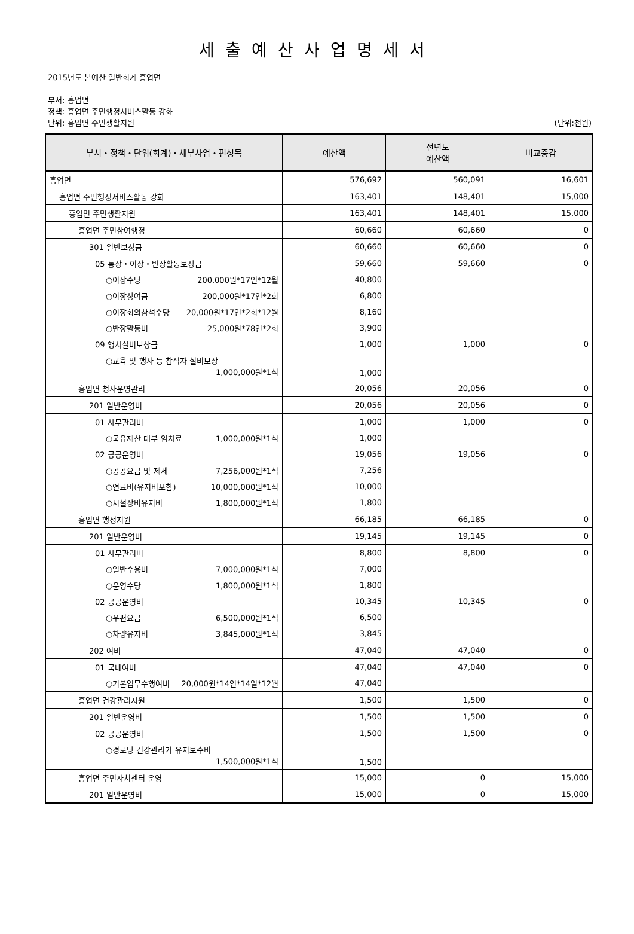세출예산사업명세서
2015년도 본예산 일반회계 흥업면
부서: 흥업면
정책: 흥업면 주민행정서비스활동 강화
단위: 흥업면 주민생활지원 (단위:천원)
| 부서・정책・단위(회계)・세부사업・편성목 | 예산액 | 전년도 예산액 | 비교증감 |
| --- | --- | --- | --- |
| 흥업면 | 576,692 | 560,091 | 16,601 |
| 흥업면 주민행정서비스활동 강화 | 163,401 | 148,401 | 15,000 |
| 흥업면 주민생활지원 | 163,401 | 148,401 | 15,000 |
| 흥업면 주민참여행정 | 60,660 | 60,660 | 0 |
| 301 일반보상금 | 60,660 | 60,660 | 0 |
| 05 통장・이장・반장활동보상금 | 59,660 | 59,660 | 0 |
| ○이장수당 200,000원*17인*12월 | 40,800 | | |
| ○이장상여금 200,000원*17인*2회 | 6,800 | | |
| ○이장회의참석수당 20,000원*17인*2회*12월 | 8,160 | | |
| ○반장활동비 25,000원*78인*2회 | 3,900 | | |
| 09 행사실비보상금 | 1,000 | 1,000 | 0 |
| ○교육 및 행사 등 참석자 실비보상 1,000,000원*1식 | 1,000 | | |
| 흥업면 청사운영관리 | 20,056 | 20,056 | 0 |
| 201 일반운영비 | 20,056 | 20,056 | 0 |
| 01 사무관리비 | 1,000 | 1,000 | 0 |
| ○국유재산 대부 임차료 1,000,000원*1식 | 1,000 | | |
| 02 공공운영비 | 19,056 | 19,056 | 0 |
| ○공공요금 및 제세 7,256,000원*1식 | 7,256 | | |
| ○연료비(유지비포함) 10,000,000원*1식 | 10,000 | | |
| ○시설장비유지비 1,800,000원*1식 | 1,800 | | |
| 흥업면 행정지원 | 66,185 | 66,185 | 0 |
| 201 일반운영비 | 19,145 | 19,145 | 0 |
| 01 사무관리비 | 8,800 | 8,800 | 0 |
| ○일반수용비 7,000,000원*1식 | 7,000 | | |
| ○운영수당 1,800,000원*1식 | 1,800 | | |
| 02 공공운영비 | 10,345 | 10,345 | 0 |
| ○우편요금 6,500,000원*1식 | 6,500 | | |
| ○차량유지비 3,845,000원*1식 | 3,845 | | |
| 202 여비 | 47,040 | 47,040 | 0 |
| 01 국내여비 | 47,040 | 47,040 | 0 |
| ○기본업무수행여비 20,000원*14인*14일*12월 | 47,040 | | |
| 흥업면 건강관리지원 | 1,500 | 1,500 | 0 |
| 201 일반운영비 | 1,500 | 1,500 | 0 |
| 02 공공운영비 | 1,500 | 1,500 | 0 |
| ○경로당 건강관리기 유지보수비 1,500,000원*1식 | 1,500 | | |
| 흥업면 주민자치센터 운영 | 15,000 | 0 | 15,000 |
| 201 일반운영비 | 15,000 | 0 | 15,000 |